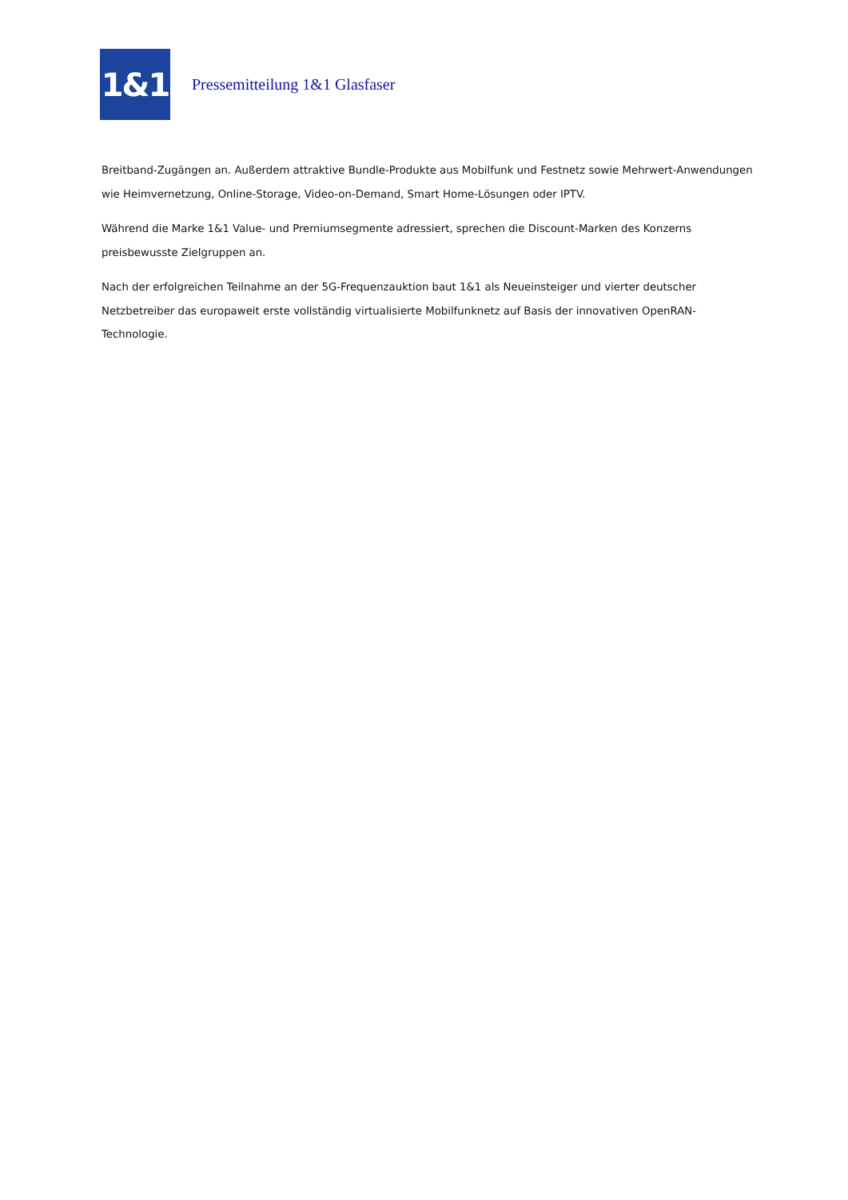1&1
Pressemitteilung 1&1 Glasfaser
Breitband-Zugängen an. Außerdem attraktive Bundle-Produkte aus Mobilfunk und Festnetz sowie Mehrwert-Anwendungen wie Heimvernetzung, Online-Storage, Video-on-Demand, Smart Home-Lösungen oder IPTV.
Während die Marke 1&1 Value- und Premiumsegmente adressiert, sprechen die Discount-Marken des Konzerns preisbewusste Zielgruppen an.
Nach der erfolgreichen Teilnahme an der 5G-Frequenzauktion baut 1&1 als Neueinsteiger und vierter deutscher Netzbetreiber das europaweit erste vollständig virtualisierte Mobilfunknetz auf Basis der innovativen OpenRAN-Technologie.